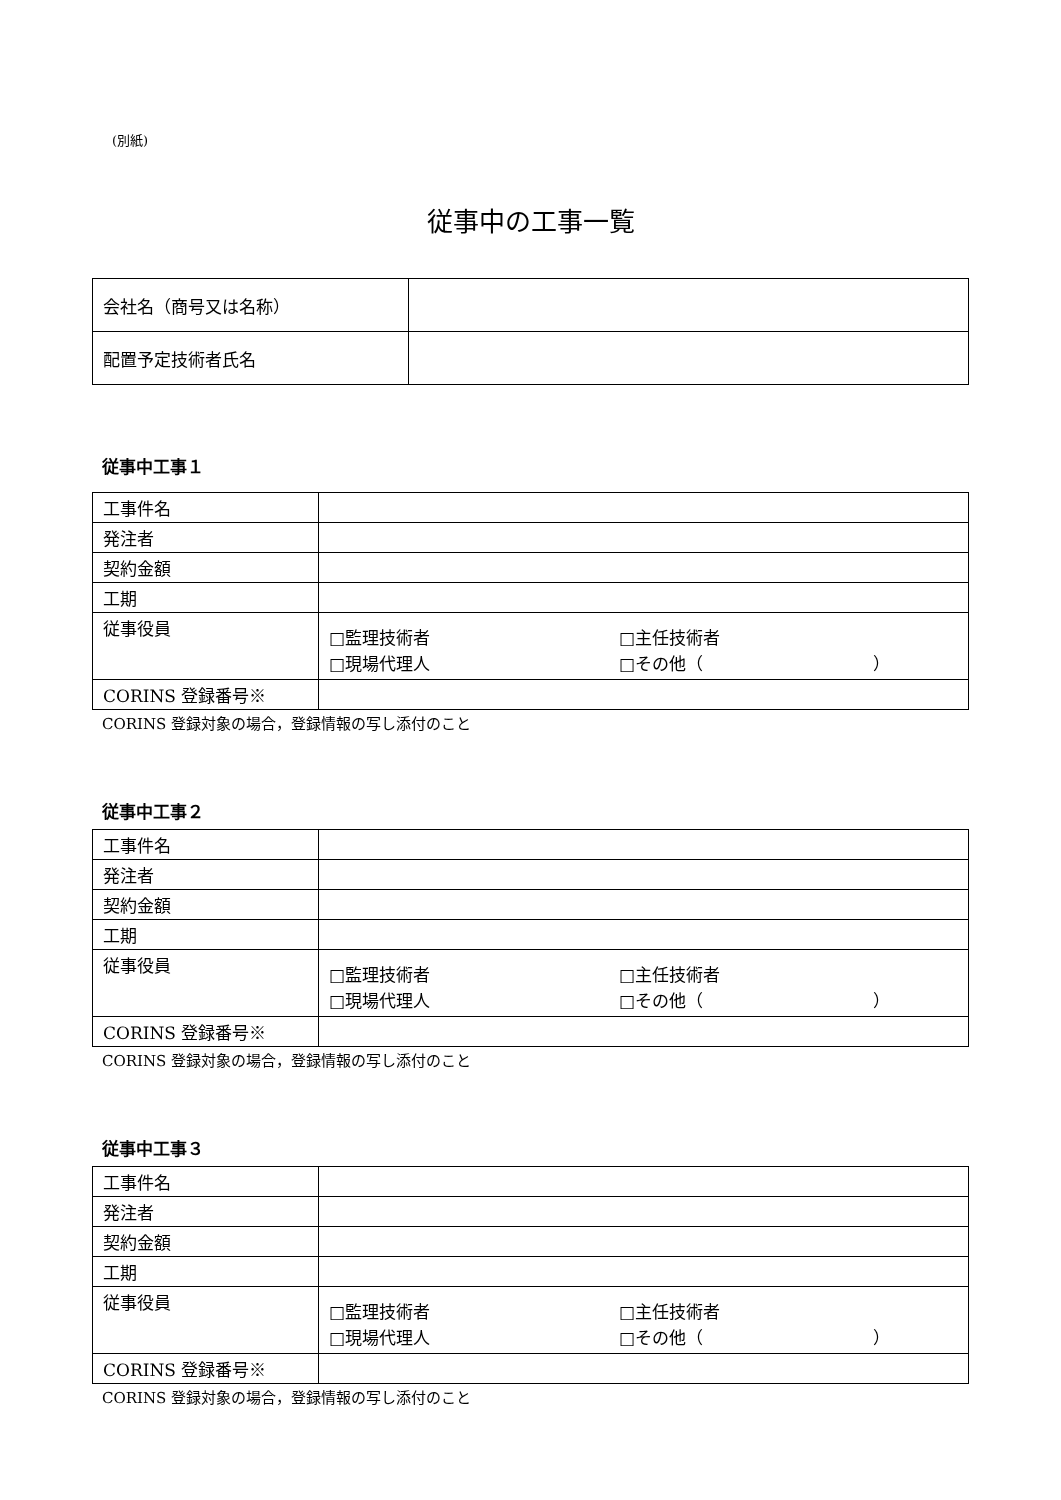(別紙)
従事中の工事一覧
| 会社名（商号又は名称） | |
| 配置予定技術者氏名 | |
従事中工事１
| 工事件名 | |
| 発注者 | |
| 契約金額 | |
| 工期 | |
| 従事役員 | □監理技術者 □主任技術者 □現場代理人 □その他（ ） |
| CORINS 登録番号※ | |
CORINS 登録対象の場合，登録情報の写し添付のこと
従事中工事２
| 工事件名 | |
| 発注者 | |
| 契約金額 | |
| 工期 | |
| 従事役員 | □監理技術者 □主任技術者 □現場代理人 □その他（ ） |
| CORINS 登録番号※ | |
CORINS 登録対象の場合，登録情報の写し添付のこと
従事中工事３
| 工事件名 | |
| 発注者 | |
| 契約金額 | |
| 工期 | |
| 従事役員 | □監理技術者 □主任技術者 □現場代理人 □その他（ ） |
| CORINS 登録番号※ | |
CORINS 登録対象の場合，登録情報の写し添付のこと